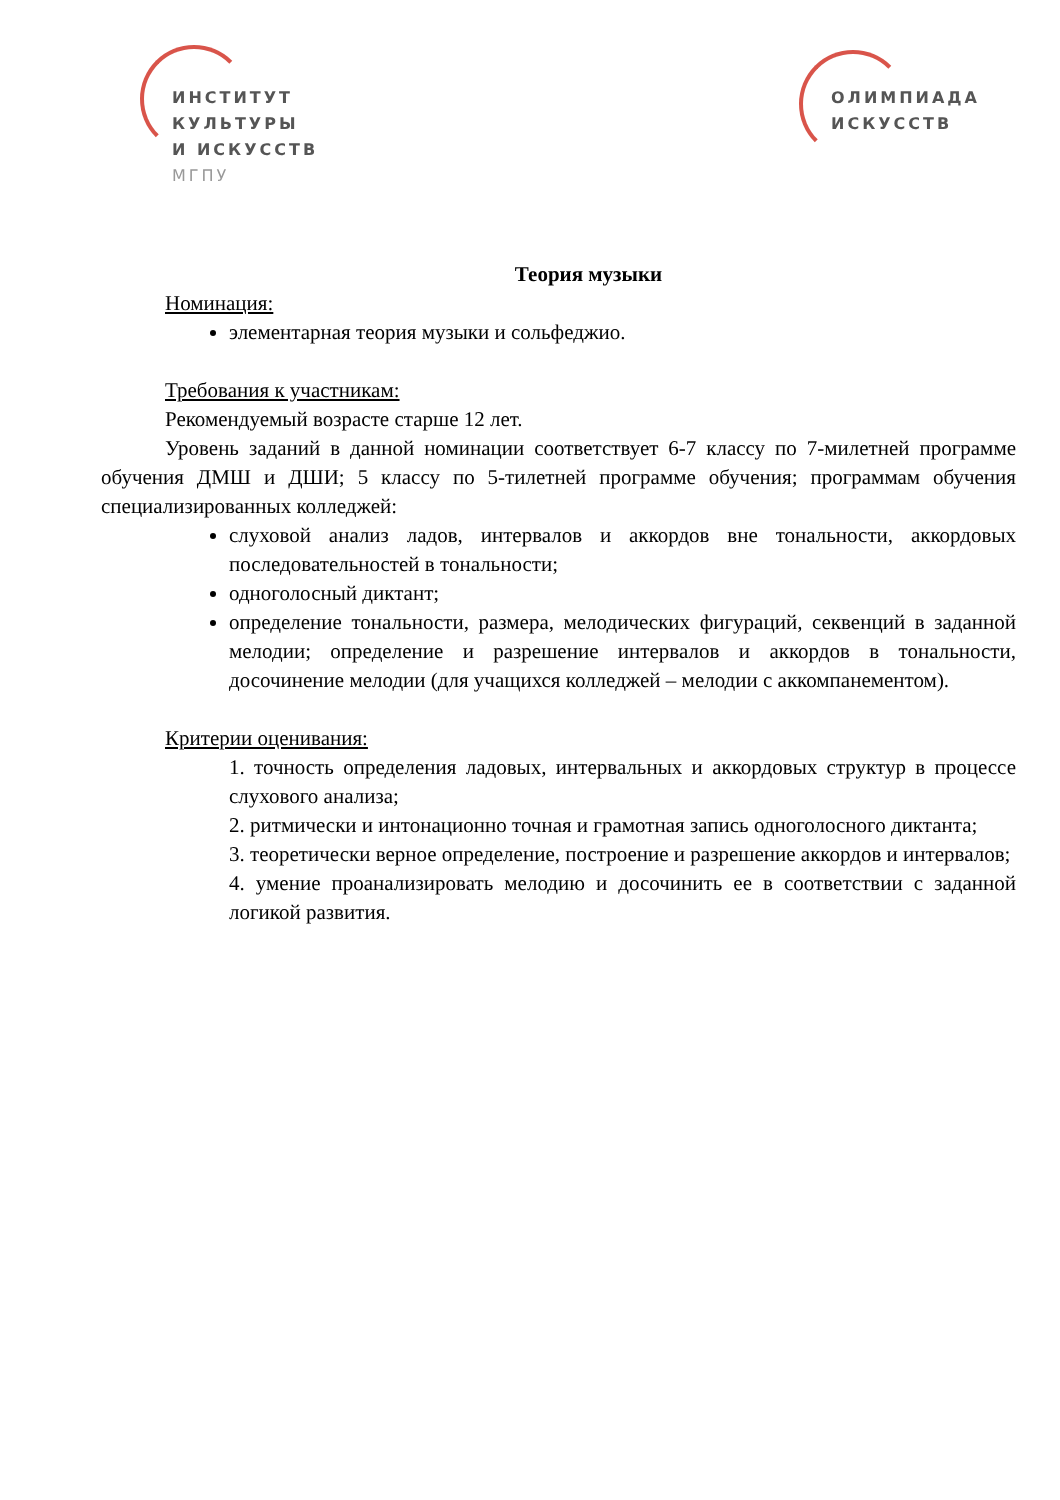ИНСТИТУТ
КУЛЬТУРЫ
И ИСКУССТВ
МГПУ
ОЛИМПИАДА
ИСКУССТВ
Теория музыки
Номинация:
элементарная теория музыки и сольфеджио.
Требования к участникам:
Рекомендуемый возрасте старше 12 лет.
Уровень заданий в данной номинации соответствует 6-7 классу по 7-милетней программе обучения ДМШ и ДШИ; 5 классу по 5-тилетней программе обучения; программам обучения специализированных колледжей:
слуховой анализ ладов, интервалов и аккордов вне тональности, аккордовых последовательностей в тональности;
одноголосный диктант;
определение тональности, размера, мелодических фигураций, секвенций в заданной мелодии; определение и разрешение интервалов и аккордов в тональности, досочинение мелодии (для учащихся колледжей – мелодии с аккомпанементом).
Критерии оценивания:
1. точность определения ладовых, интервальных и аккордовых структур в процессе слухового анализа;
2. ритмически и интонационно точная и грамотная запись одноголосного диктанта;
3. теоретически верное определение, построение и разрешение аккордов и интервалов;
4. умение проанализировать мелодию и досочинить ее в соответствии с заданной логикой развития.